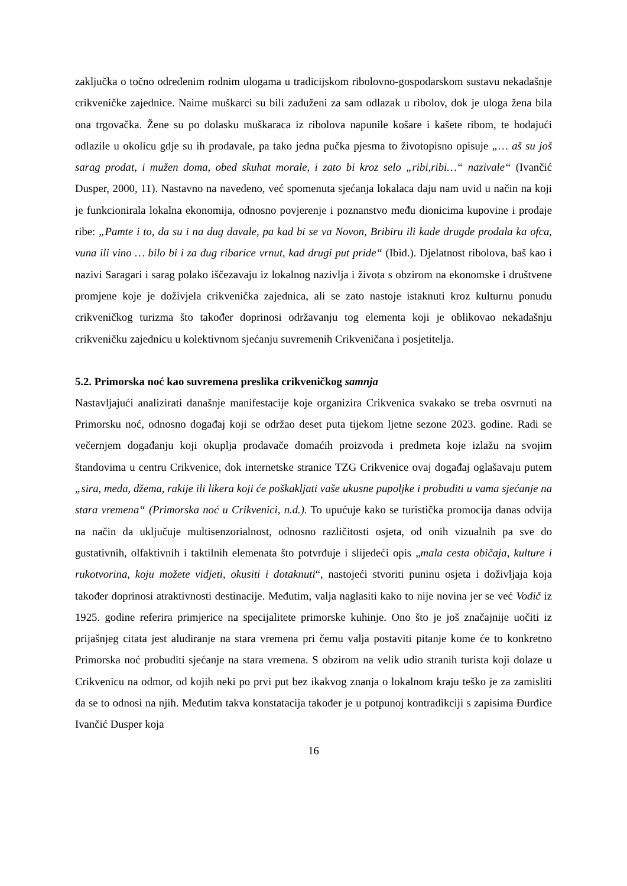zaključka o točno određenim rodnim ulogama u tradicijskom ribolovno-gospodarskom sustavu nekadašnje crikveničke zajednice. Naime muškarci su bili zaduženi za sam odlazak u ribolov, dok je uloga žena bila ona trgovačka. Žene su po dolasku muškaraca iz ribolova napunile košare i kašete ribom, te hodajući odlazile u okolicu gdje su ih prodavale, pa tako jedna pučka pjesma to životopisno opisuje „… aš su još sarag prodat, i mužen doma, obed skuhat morale, i zato bi kroz selo „ribi,ribi…“ nazivale“ (Ivančić Dusper, 2000, 11). Nastavno na navedeno, već spomenuta sjećanja lokalaca daju nam uvid u način na koji je funkcionirala lokalna ekonomija, odnosno povjerenje i poznanstvo među dionicima kupovine i prodaje ribe: „Pamte i to, da su i na dug davale, pa kad bi se va Novon, Bribiru ili kade drugde prodala ka ofca, vuna ili vino … bilo bi i za dug ribarice vrnut, kad drugi put pride“ (Ibid.). Djelatnost ribolova, baš kao i nazivi Saragari i sarag polako iščezavaju iz lokalnog nazivlja i života s obzirom na ekonomske i društvene promjene koje je doživjela crikvenička zajednica, ali se zato nastoje istaknuti kroz kulturnu ponudu crikveničkog turizma što također doprinosi održavanju tog elementa koji je oblikovao nekadašnju crikveničku zajednicu u kolektivnom sjećanju suvremenih Crikveničana i posjetitelja.
5.2. Primorska noć kao suvremena preslika crikveničkog samnja
Nastavljajući analizirati današnje manifestacije koje organizira Crikvenica svakako se treba osvrnuti na Primorsku noć, odnosno događaj koji se održao deset puta tijekom ljetne sezone 2023. godine. Radi se večernjem događanju koji okuplja prodavače domaćih proizvoda i predmeta koje izlažu na svojim štandovima u centru Crikvenice, dok internetske stranice TZG Crikvenice ovaj događaj oglašavaju putem „sira, meda, džema, rakije ili likera koji će poškakljati vaše ukusne pupoljke i probuditi u vama sjećanje na stara vremena“ (Primorska noć u Crikvenici, n.d.). To upućuje kako se turistička promocija danas odvija na način da uključuje multisenzorialnost, odnosno različitosti osjeta, od onih vizualnih pa sve do gustativnih, olfaktivnih i taktilnih elemenata što potvrđuje i slijedeći opis „mala cesta običaja, kulture i rukotvorina, koju možete vidjeti, okusiti i dotaknuti“, nastojeći stvoriti puninu osjeta i doživljaja koja također doprinosi atraktivnosti destinacije. Međutim, valja naglasiti kako to nije novina jer se već Vodič iz 1925. godine referira primjerice na specijalitete primorske kuhinje. Ono što je još značajnije uočiti iz prijašnjeg citata jest aludiranje na stara vremena pri čemu valja postaviti pitanje kome će to konkretno Primorska noć probuditi sjećanje na stara vremena. S obzirom na velik udio stranih turista koji dolaze u Crikvenicu na odmor, od kojih neki po prvi put bez ikakvog znanja o lokalnom kraju teško je za zamisliti da se to odnosi na njih. Međutim takva konstatacija također je u potpunoj kontradikciji s zapisima Đurđice Ivančić Dusper koja
16